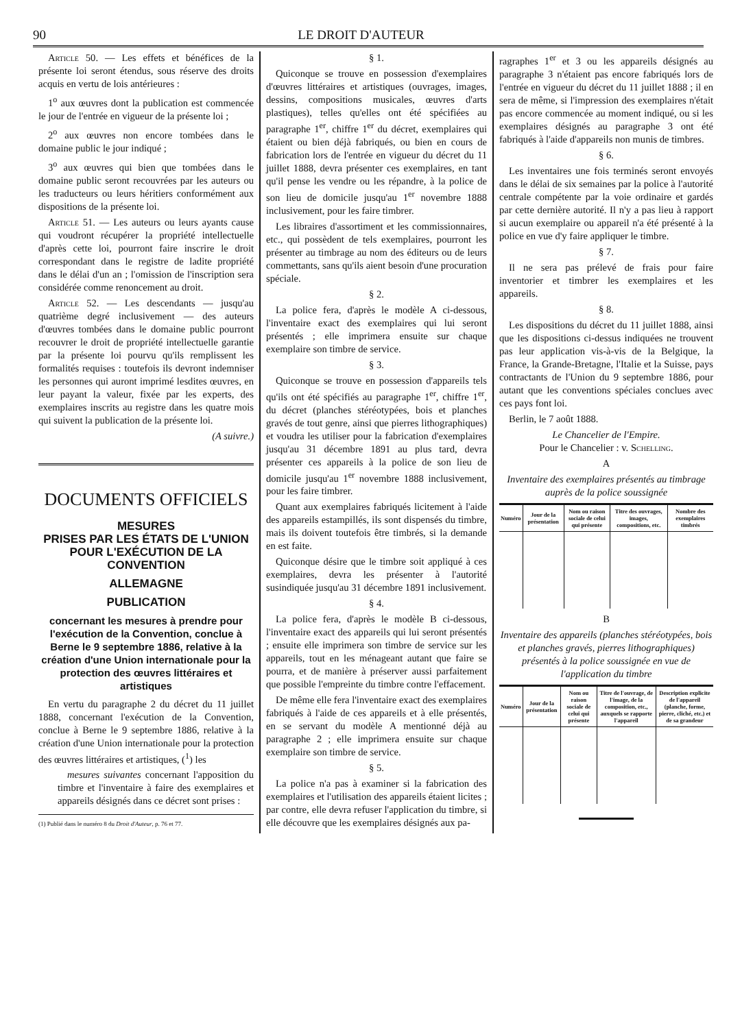90 LE DROIT D'AUTEUR
Article 50. — Les effets et bénéfices de la présente loi seront étendus, sous réserve des droits acquis en vertu de lois antérieures :
1<sup>o</sup> aux œuvres dont la publication est commencée le jour de l'entrée en vigueur de la présente loi ;
2<sup>o</sup> aux œuvres non encore tombées dans le domaine public le jour indiqué ;
3<sup>o</sup> aux œuvres qui bien que tombées dans le domaine public seront recouvrées par les auteurs ou les traducteurs ou leurs héritiers conformément aux dispositions de la présente loi.
Article 51. — Les auteurs ou leurs ayants cause qui voudront récupérer la propriété intellectuelle d'après cette loi, pourront faire inscrire le droit correspondant dans le registre de ladite propriété dans le délai d'un an ; l'omission de l'inscription sera considérée comme renoncement au droit.
Article 52. — Les descendants — jusqu'au quatrième degré inclusivement — des auteurs d'œuvres tombées dans le domaine public pourront recouvrer le droit de propriété intellectuelle garantie par la présente loi pourvu qu'ils remplissent les formalités requises : toutefois ils devront indemniser les personnes qui auront imprimé lesdites œuvres, en leur payant la valeur, fixée par les experts, des exemplaires inscrits au registre dans les quatre mois qui suivent la publication de la présente loi.
(A suivre.)
DOCUMENTS OFFICIELS
MESURES
PRISES PAR LES ÉTATS DE L'UNION
POUR L'EXÉCUTION DE LA CONVENTION
ALLEMAGNE
PUBLICATION
concernant les mesures à prendre pour l'exécution de la Convention, conclue à Berne le 9 septembre 1886, relative à la création d'une Union internationale pour la protection des œuvres littéraires et artistiques
En vertu du paragraphe 2 du décret du 11 juillet 1888, concernant l'exécution de la Convention, conclue à Berne le 9 septembre 1886, relative à la création d'une Union internationale pour la protection des œuvres littéraires et artistiques, (<sup>1</sup>) les
mesures suivantes concernant l'apposition du timbre et l'inventaire à faire des exemplaires et appareils désignés dans ce décret sont prises :
(1) Publié dans le numéro 8 du Droit d'Auteur, p. 76 et 77.
§ 1.
Quiconque se trouve en possession d'exemplaires d'œuvres littéraires et artistiques (ouvrages, images, dessins, compositions musicales, œuvres d'arts plastiques), telles qu'elles ont été spécifiées au paragraphe 1<sup>er</sup>, chiffre 1<sup>er</sup> du décret, exemplaires qui étaient ou bien déjà fabriqués, ou bien en cours de fabrication lors de l'entrée en vigueur du décret du 11 juillet 1888, devra présenter ces exemplaires, en tant qu'il pense les vendre ou les répandre, à la police de son lieu de domicile jusqu'au 1<sup>er</sup> novembre 1888 inclusivement, pour les faire timbrer.
Les libraires d'assortiment et les commissionnaires, etc., qui possèdent de tels exemplaires, pourront les présenter au timbrage au nom des éditeurs ou de leurs commettants, sans qu'ils aient besoin d'une procuration spéciale.
§ 2.
La police fera, d'après le modèle A ci-dessous, l'inventaire exact des exemplaires qui lui seront présentés ; elle imprimera ensuite sur chaque exemplaire son timbre de service.
§ 3.
Quiconque se trouve en possession d'appareils tels qu'ils ont été spécifiés au paragraphe 1<sup>er</sup>, chiffre 1<sup>er</sup>, du décret (planches stéréotypées, bois et planches gravés de tout genre, ainsi que pierres lithographiques) et voudra les utiliser pour la fabrication d'exemplaires jusqu'au 31 décembre 1891 au plus tard, devra présenter ces appareils à la police de son lieu de domicile jusqu'au 1<sup>er</sup> novembre 1888 inclusivement, pour les faire timbrer.
Quant aux exemplaires fabriqués licitement à l'aide des appareils estampillés, ils sont dispensés du timbre, mais ils doivent toutefois être timbrés, si la demande en est faite.
Quiconque désire que le timbre soit appliqué à ces exemplaires, devra les présenter à l'autorité susindiquée jusqu'au 31 décembre 1891 inclusivement.
§ 4.
La police fera, d'après le modèle B ci-dessous, l'inventaire exact des appareils qui lui seront présentés ; ensuite elle imprimera son timbre de service sur les appareils, tout en les ménageant autant que faire se pourra, et de manière à préserver aussi parfaitement que possible l'empreinte du timbre contre l'effacement.
De même elle fera l'inventaire exact des exemplaires fabriqués à l'aide de ces appareils et à elle présentés, en se servant du modèle A mentionné déjà au paragraphe 2 ; elle imprimera ensuite sur chaque exemplaire son timbre de service.
§ 5.
La police n'a pas à examiner si la fabrication des exemplaires et l'utilisation des appareils étaient licites ; par contre, elle devra refuser l'application du timbre, si elle découvre que les exemplaires désignés aux pa-
ragraphes 1<sup>er</sup> et 3 ou les appareils désignés au paragraphe 3 n'étaient pas encore fabriqués lors de l'entrée en vigueur du décret du 11 juillet 1888 ; il en sera de même, si l'impression des exemplaires n'était pas encore commencée au moment indiqué, ou si les exemplaires désignés au paragraphe 3 ont été fabriqués à l'aide d'appareils non munis de timbres.
§ 6.
Les inventaires une fois terminés seront envoyés dans le délai de six semaines par la police à l'autorité centrale compétente par la voie ordinaire et gardés par cette dernière autorité. Il n'y a pas lieu à rapport si aucun exemplaire ou appareil n'a été présenté à la police en vue d'y faire appliquer le timbre.
§ 7.
Il ne sera pas prélevé de frais pour faire inventorier et timbrer les exemplaires et les appareils.
§ 8.
Les dispositions du décret du 11 juillet 1888, ainsi que les dispositions ci-dessus indiquées ne trouvent pas leur application vis-à-vis de la Belgique, la France, la Grande-Bretagne, l'Italie et la Suisse, pays contractants de l'Union du 9 septembre 1886, pour autant que les conventions spéciales conclues avec ces pays font loi.
Berlin, le 7 août 1888.
Le Chancelier de l'Empire.
Pour le Chancelier : v. Schelling.
A
Inventaire des exemplaires présentés au timbrage auprès de la police soussignée
| Numéro | Jour de la présentation | Nom ou raison sociale de celui qui présente | Titre des ouvrages, images, compositions, etc. | Nombre des exemplaires timbrés |
| --- | --- | --- | --- | --- |
B
Inventaire des appareils (planches stéréotypées, bois et planches gravés, pierres lithographiques) présentés à la police soussignée en vue de l'application du timbre
| Numéro | Jour de la présentation | Nom ou raison sociale de celui qui présente | Titre de l'ouvrage, de l'image, de la composition, etc., auxquels se rapporte l'appareil | Description explicite de l'appareil (planche, forme, pierre, cliché, etc.) et de sa grandeur |
| --- | --- | --- | --- | --- |